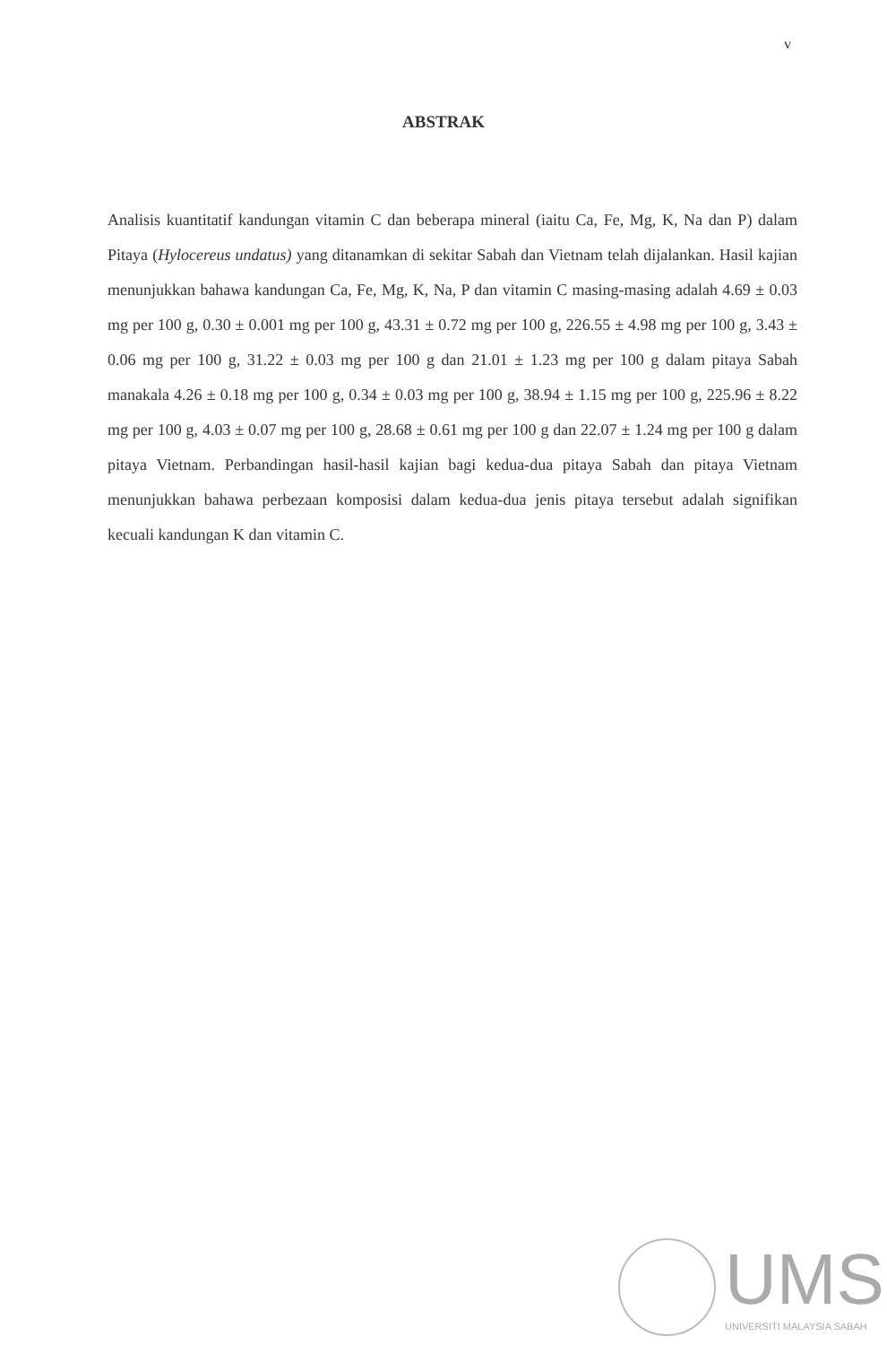v
ABSTRAK
Analisis kuantitatif kandungan vitamin C dan beberapa mineral (iaitu Ca, Fe, Mg, K, Na dan P) dalam Pitaya (Hylocereus undatus) yang ditanamkan di sekitar Sabah dan Vietnam telah dijalankan. Hasil kajian menunjukkan bahawa kandungan Ca, Fe, Mg, K, Na, P dan vitamin C masing-masing adalah 4.69 ± 0.03 mg per 100 g, 0.30 ± 0.001 mg per 100 g, 43.31 ± 0.72 mg per 100 g, 226.55 ± 4.98 mg per 100 g, 3.43 ± 0.06 mg per 100 g, 31.22 ± 0.03 mg per 100 g dan 21.01 ± 1.23 mg per 100 g dalam pitaya Sabah manakala 4.26 ± 0.18 mg per 100 g, 0.34 ± 0.03 mg per 100 g, 38.94 ± 1.15 mg per 100 g, 225.96 ± 8.22 mg per 100 g, 4.03 ± 0.07 mg per 100 g, 28.68 ± 0.61 mg per 100 g dan 22.07 ± 1.24 mg per 100 g dalam pitaya Vietnam. Perbandingan hasil-hasil kajian bagi kedua-dua pitaya Sabah dan pitaya Vietnam menunjukkan bahawa perbezaan komposisi dalam kedua-dua jenis pitaya tersebut adalah signifikan kecuali kandungan K dan vitamin C.
UMS
UNIVERSITI MALAYSIA SABAH